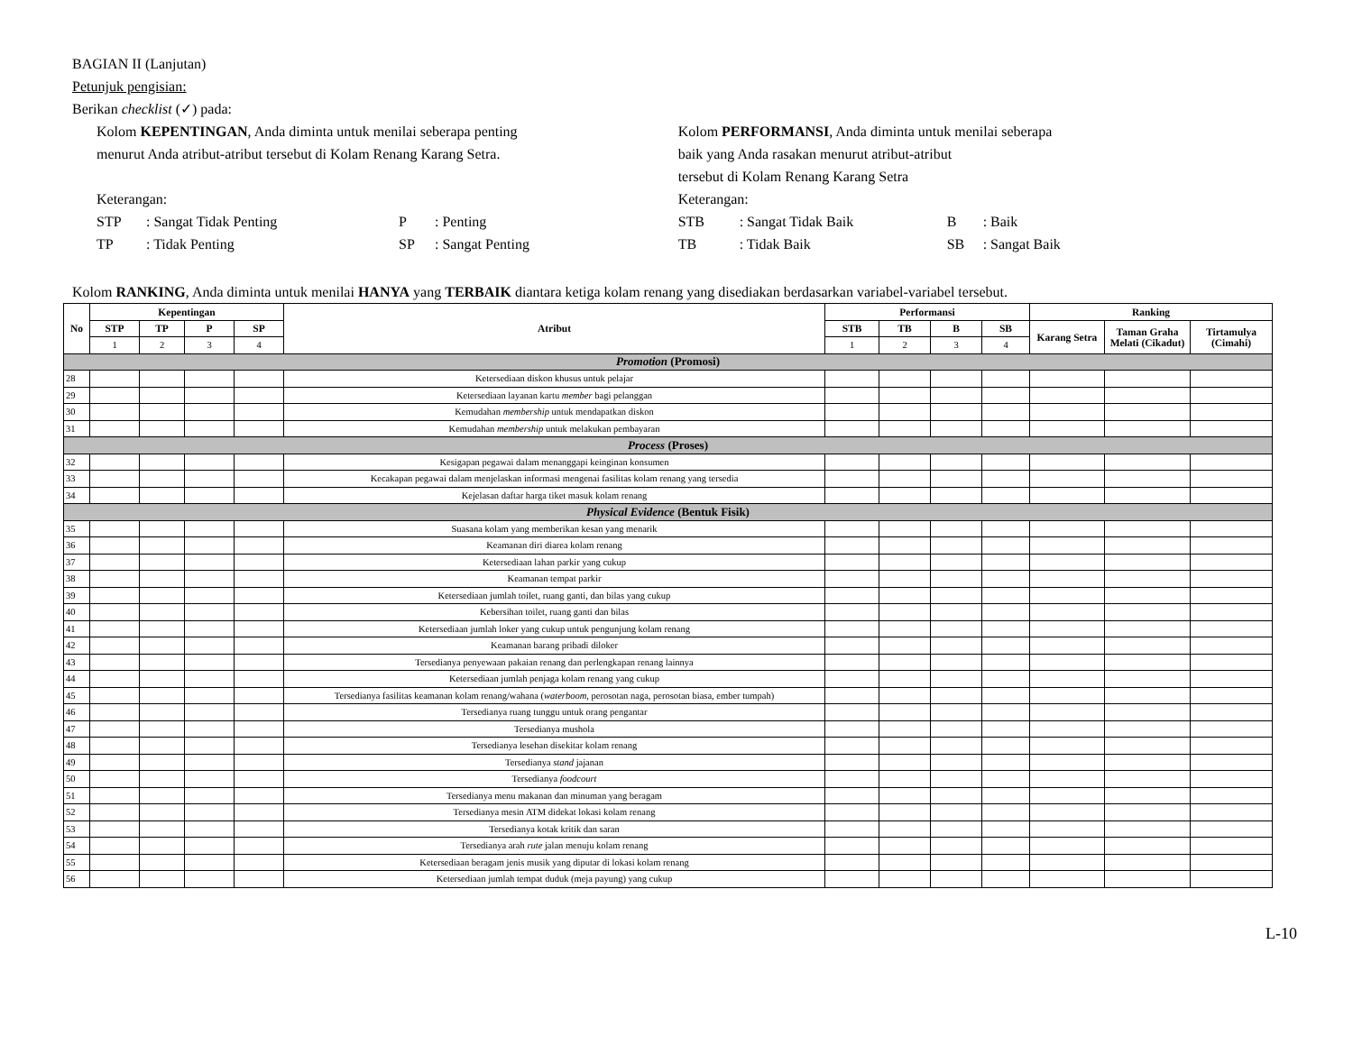BAGIAN II (Lanjutan)
Petunjuk pengisian:
Berikan checklist (✓) pada:
Kolom KEPENTINGAN, Anda diminta untuk menilai seberapa penting
menurut Anda atribut-atribut tersebut di Kolam Renang Karang Setra.
Keterangan:
STP: Sangat Tidak Penting P: Penting TP: Tidak Penting SP: Sangat Penting
Kolom PERFORMANSI, Anda diminta untuk menilai seberapa
baik yang Anda rasakan menurut atribut-atribut
tersebut di Kolam Renang Karang Setra
Keterangan:
STB: Sangat Tidak Baik B: Baik TB: Tidak Baik SB: Sangat Baik
Kolom RANKING, Anda diminta untuk menilai HANYA yang TERBAIK diantara ketiga kolam renang yang disediakan berdasarkan variabel-variabel tersebut.
| No | Kepentingan | | | | Atribut | Performansi | | | | Ranking | | |
| --- | --- | --- | --- | --- | --- | --- | --- | --- | --- | --- | --- | --- |
| | STP | TP | P | SP | | STB | TB | B | SB | Karang Setra | Taman Graha Melati (Cikadut) | Tirtamulya (Cimahi) |
| | 1 | 2 | 3 | 4 | | 1 | 2 | 3 | 4 | | | |
| Promotion (Promosi) | | | | | | | | | | | | |
| 28 | | | | | Ketersediaan diskon khusus untuk pelajar | | | | | | | |
| 29 | | | | | Ketersediaan layanan kartu member bagi pelanggan | | | | | | | |
| 30 | | | | | Kemudahan membership untuk mendapatkan diskon | | | | | | | |
| 31 | | | | | Kemudahan membership untuk melakukan pembayaran | | | | | | | |
| Process (Proses) | | | | | | | | | | | | |
| 32 | | | | | Kesigapan pegawai dalam menanggapi keinginan konsumen | | | | | | | |
| 33 | | | | | Kecakapan pegawai dalam menjelaskan informasi mengenai fasilitas kolam renang yang tersedia | | | | | | | |
| 34 | | | | | Kejelasan daftar harga tiket masuk kolam renang | | | | | | | |
| Physical Evidence (Bentuk Fisik) | | | | | | | | | | | | |
| 35 | | | | | Suasana kolam yang memberikan kesan yang menarik | | | | | | | |
| 36 | | | | | Keamanan diri diarea kolam renang | | | | | | | |
| 37 | | | | | Ketersediaan lahan parkir yang cukup | | | | | | | |
| 38 | | | | | Keamanan tempat parkir | | | | | | | |
| 39 | | | | | Ketersediaan jumlah toilet, ruang ganti, dan bilas yang cukup | | | | | | | |
| 40 | | | | | Kebersihan toilet, ruang ganti dan bilas | | | | | | | |
| 41 | | | | | Ketersediaan jumlah loker yang cukup untuk pengunjung kolam renang | | | | | | | |
| 42 | | | | | Keamanan barang pribadi diloker | | | | | | | |
| 43 | | | | | Tersedianya penyewaan pakaian renang dan perlengkapan renang lainnya | | | | | | | |
| 44 | | | | | Ketersediaan jumlah penjaga kolam renang yang cukup | | | | | | | |
| 45 | | | | | Tersedianya fasilitas keamanan kolam renang/wahana ( waterboom , perosotan naga, perosotan biasa, ember tumpah) | | | | | | | |
| 46 | | | | | Tersedianya ruang tunggu untuk orang pengantar | | | | | | | |
| 47 | | | | | Tersedianya mushola | | | | | | | |
| 48 | | | | | Tersedianya lesehan disekitar kolam renang | | | | | | | |
| 49 | | | | | Tersedianya stand jajanan | | | | | | | |
| 50 | | | | | Tersedianya foodcourt | | | | | | | |
| 51 | | | | | Tersedianya menu makanan dan minuman yang beragam | | | | | | | |
| 52 | | | | | Tersedianya mesin ATM didekat lokasi kolam renang | | | | | | | |
| 53 | | | | | Tersedianya kotak kritik dan saran | | | | | | | |
| 54 | | | | | Tersedianya arah rute jalan menuju kolam renang | | | | | | | |
| 55 | | | | | Ketersediaan beragam jenis musik yang diputar di lokasi kolam renang | | | | | | | |
| 56 | | | | | Ketersediaan jumlah tempat duduk (meja payung) yang cukup | | | | | | | |
L-10